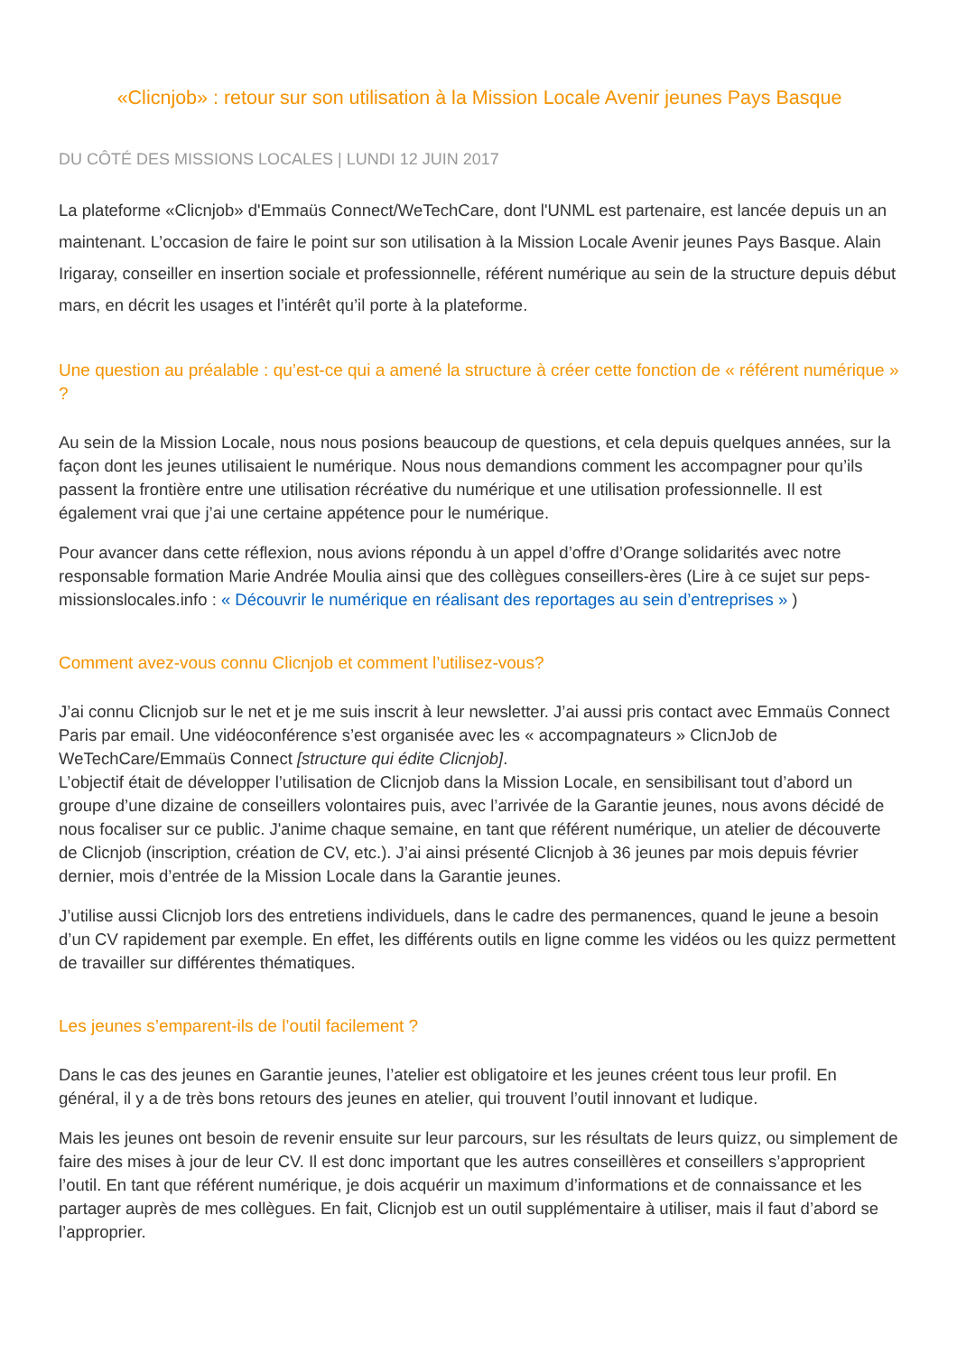«Clicnjob» : retour sur son utilisation à la Mission Locale Avenir jeunes Pays Basque
DU CÔTÉ DES MISSIONS LOCALES | LUNDI 12 JUIN 2017
La plateforme «Clicnjob» d'Emmaüs Connect/WeTechCare, dont l'UNML est partenaire, est lancée depuis un an maintenant. L’occasion de faire le point sur son utilisation à la Mission Locale Avenir jeunes Pays Basque. Alain Irigaray, conseiller en insertion sociale et professionnelle, référent numérique au sein de la structure depuis début mars, en décrit les usages et l’intérêt qu’il porte à la plateforme.
Une question au préalable : qu’est-ce qui a amené la structure à créer cette fonction de « référent numérique » ?
Au sein de la Mission Locale, nous nous posions beaucoup de questions, et cela depuis quelques années, sur la façon dont les jeunes utilisaient le numérique. Nous nous demandions comment les accompagner pour qu’ils passent la frontière entre une utilisation récréative du numérique et une utilisation professionnelle. Il est également vrai que j’ai une certaine appétence pour le numérique.
Pour avancer dans cette réflexion, nous avions répondu à un appel d’offre d’Orange solidarités avec notre responsable formation Marie Andrée Moulia ainsi que des collègues conseillers-ères (Lire à ce sujet sur peps-missionslocales.info : « Découvrir le numérique en réalisant des reportages au sein d’entreprises » )
Comment avez-vous connu Clicnjob et comment l’utilisez-vous?
J’ai connu Clicnjob sur le net et je me suis inscrit à leur newsletter. J’ai aussi pris contact avec Emmaüs Connect Paris par email. Une vidéoconférence s’est organisée avec les « accompagnateurs » ClicnJob de WeTechCare/Emmaüs Connect [structure qui édite Clicnjob].
L’objectif était de développer l’utilisation de Clicnjob dans la Mission Locale, en sensibilisant tout d’abord un groupe d’une dizaine de conseillers volontaires puis, avec l’arrivée de la Garantie jeunes, nous avons décidé de nous focaliser sur ce public. J'anime chaque semaine, en tant que référent numérique, un atelier de découverte de Clicnjob (inscription, création de CV, etc.). J’ai ainsi présenté Clicnjob à 36 jeunes par mois depuis février dernier, mois d’entrée de la Mission Locale dans la Garantie jeunes.
J’utilise aussi Clicnjob lors des entretiens individuels, dans le cadre des permanences, quand le jeune a besoin d’un CV rapidement par exemple. En effet, les différents outils en ligne comme les vidéos ou les quizz permettent de travailler sur différentes thématiques.
Les jeunes s’emparent-ils de l’outil facilement ?
Dans le cas des jeunes en Garantie jeunes, l’atelier est obligatoire et les jeunes créent tous leur profil. En général, il y a de très bons retours des jeunes en atelier, qui trouvent l’outil innovant et ludique.
Mais les jeunes ont besoin de revenir ensuite sur leur parcours, sur les résultats de leurs quizz, ou simplement de faire des mises à jour de leur CV. Il est donc important que les autres conseillères et conseillers s’approprient l’outil. En tant que référent numérique, je dois acquérir un maximum d’informations et de connaissance et les partager auprès de mes collègues. En fait, Clicnjob est un outil supplémentaire à utiliser, mais il faut d’abord se l’approprier.